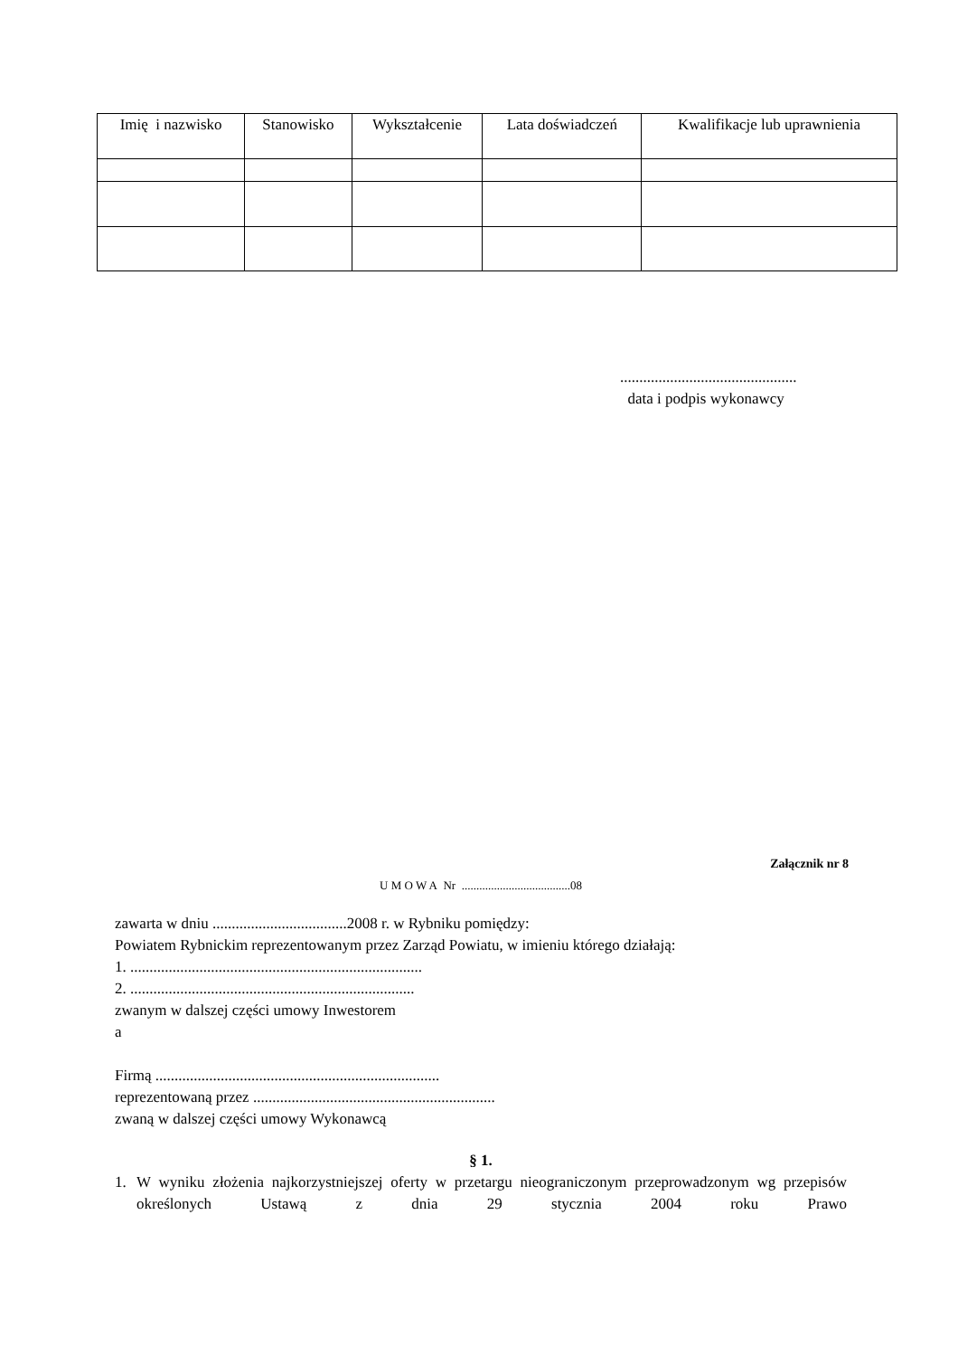| Imię i nazwisko | Stanowisko | Wykształcenie | Lata doświadczeń | Kwalifikacje lub uprawnienia |
| --- | --- | --- | --- | --- |
..............................................
data i podpis wykonawcy
Załącznik nr 8
U M O W A Nr .....................................08
zawarta w dniu ...................................2008 r. w Rybniku pomiędzy:
Powiatem Rybnickim reprezentowanym przez Zarząd Powiatu, w imieniu którego działają:
1. ............................................................................
2. ..........................................................................
zwanym w dalszej części umowy Inwestorem
a
Firmą ..........................................................................
reprezentowaną przez ...............................................................
zwaną w dalszej części umowy Wykonawcą
§ 1.
1. W wyniku złożenia najkorzystniejszej oferty w przetargu nieograniczonym przeprowadzonym wg przepisów określonych Ustawą z dnia 29 stycznia 2004 roku Prawo